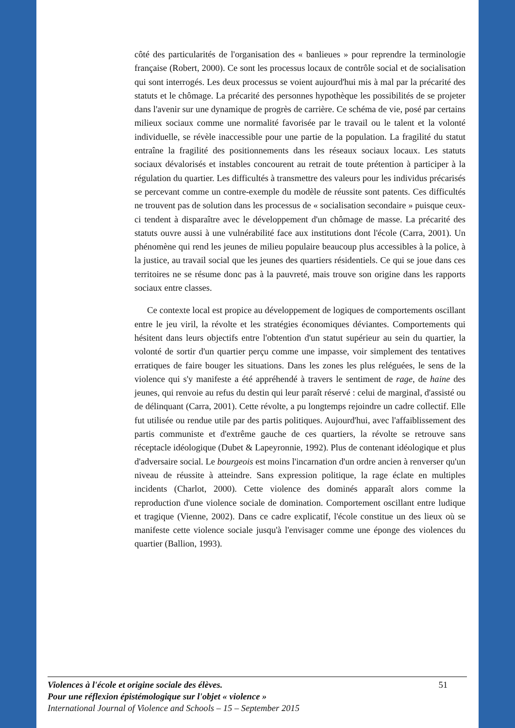côté des particularités de l'organisation des « banlieues » pour reprendre la terminologie française (Robert, 2000). Ce sont les processus locaux de contrôle social et de socialisation qui sont interrogés. Les deux processus se voient aujourd'hui mis à mal par la précarité des statuts et le chômage. La précarité des personnes hypothèque les possibilités de se projeter dans l'avenir sur une dynamique de progrès de carrière. Ce schéma de vie, posé par certains milieux sociaux comme une normalité favorisée par le travail ou le talent et la volonté individuelle, se révèle inaccessible pour une partie de la population. La fragilité du statut entraîne la fragilité des positionnements dans les réseaux sociaux locaux. Les statuts sociaux dévalorisés et instables concourent au retrait de toute prétention à participer à la régulation du quartier. Les difficultés à transmettre des valeurs pour les individus précarisés se percevant comme un contre-exemple du modèle de réussite sont patents. Ces difficultés ne trouvent pas de solution dans les processus de « socialisation secondaire » puisque ceux-ci tendent à disparaître avec le développement d'un chômage de masse. La précarité des statuts ouvre aussi à une vulnérabilité face aux institutions dont l'école (Carra, 2001). Un phénomène qui rend les jeunes de milieu populaire beaucoup plus accessibles à la police, à la justice, au travail social que les jeunes des quartiers résidentiels. Ce qui se joue dans ces territoires ne se résume donc pas à la pauvreté, mais trouve son origine dans les rapports sociaux entre classes.
Ce contexte local est propice au développement de logiques de comportements oscillant entre le jeu viril, la révolte et les stratégies économiques déviantes. Comportements qui hésitent dans leurs objectifs entre l'obtention d'un statut supérieur au sein du quartier, la volonté de sortir d'un quartier perçu comme une impasse, voir simplement des tentatives erratiques de faire bouger les situations. Dans les zones les plus reléguées, le sens de la violence qui s'y manifeste a été appréhendé à travers le sentiment de rage, de haine des jeunes, qui renvoie au refus du destin qui leur paraît réservé : celui de marginal, d'assisté ou de délinquant (Carra, 2001). Cette révolte, a pu longtemps rejoindre un cadre collectif. Elle fut utilisée ou rendue utile par des partis politiques. Aujourd'hui, avec l'affaiblissement des partis communiste et d'extrême gauche de ces quartiers, la révolte se retrouve sans réceptacle idéologique (Dubet & Lapeyronnie, 1992). Plus de contenant idéologique et plus d'adversaire social. Le bourgeois est moins l'incarnation d'un ordre ancien à renverser qu'un niveau de réussite à atteindre. Sans expression politique, la rage éclate en multiples incidents (Charlot, 2000). Cette violence des dominés apparaît alors comme la reproduction d'une violence sociale de domination. Comportement oscillant entre ludique et tragique (Vienne, 2002). Dans ce cadre explicatif, l'école constitue un des lieux où se manifeste cette violence sociale jusqu'à l'envisager comme une éponge des violences du quartier (Ballion, 1993).
51
Violences à l'école et origine sociale des élèves.
Pour une réflexion épistémologique sur l'objet « violence »
International Journal of Violence and Schools – 15 – September 2015